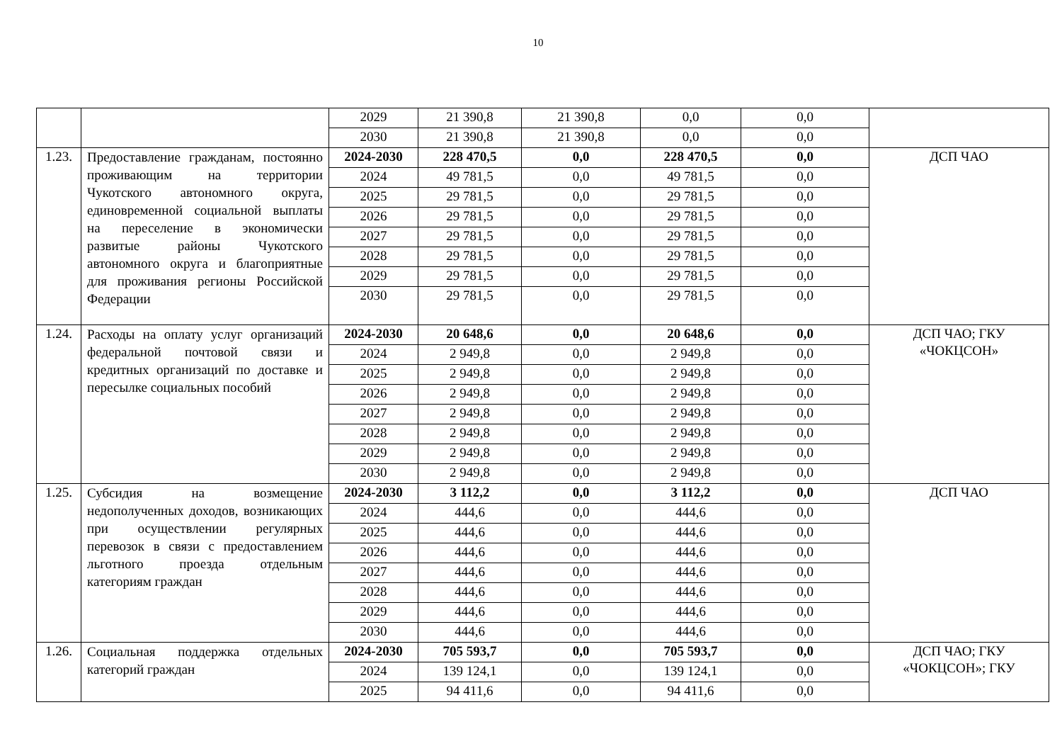10
| | | 2029 | 21 390,8 | 21 390,8 | 0,0 | 0,0 | |
| | | 2030 | 21 390,8 | 21 390,8 | 0,0 | 0,0 | |
| 1.23. | Предоставление гражданам, постоянно проживающим на территории Чукотского автономного округа, единовременной социальной выплаты на переселение в экономически развитые районы Чукотского автономного округа и благоприятные для проживания регионы Российской Федерации | 2024-2030 | 228 470,5 | 0,0 | 228 470,5 | 0,0 | ДСП ЧАО |
| | | 2024 | 49 781,5 | 0,0 | 49 781,5 | 0,0 | |
| | | 2025 | 29 781,5 | 0,0 | 29 781,5 | 0,0 | |
| | | 2026 | 29 781,5 | 0,0 | 29 781,5 | 0,0 | |
| | | 2027 | 29 781,5 | 0,0 | 29 781,5 | 0,0 | |
| | | 2028 | 29 781,5 | 0,0 | 29 781,5 | 0,0 | |
| | | 2029 | 29 781,5 | 0,0 | 29 781,5 | 0,0 | |
| | | 2030 | 29 781,5 | 0,0 | 29 781,5 | 0,0 | |
| 1.24. | Расходы на оплату услуг организаций федеральной почтовой связи и кредитных организаций по доставке и пересылке социальных пособий | 2024-2030 | 20 648,6 | 0,0 | 20 648,6 | 0,0 | ДСП ЧАО; ГКУ «ЧОКЦСОН» |
| | | 2024 | 2 949,8 | 0,0 | 2 949,8 | 0,0 | |
| | | 2025 | 2 949,8 | 0,0 | 2 949,8 | 0,0 | |
| | | 2026 | 2 949,8 | 0,0 | 2 949,8 | 0,0 | |
| | | 2027 | 2 949,8 | 0,0 | 2 949,8 | 0,0 | |
| | | 2028 | 2 949,8 | 0,0 | 2 949,8 | 0,0 | |
| | | 2029 | 2 949,8 | 0,0 | 2 949,8 | 0,0 | |
| | | 2030 | 2 949,8 | 0,0 | 2 949,8 | 0,0 | |
| 1.25. | Субсидия на возмещение недополученных доходов, возникающих при осуществлении регулярных перевозок в связи с предоставлением льготного проезда отдельным категориям граждан | 2024-2030 | 3 112,2 | 0,0 | 3 112,2 | 0,0 | ДСП ЧАО |
| | | 2024 | 444,6 | 0,0 | 444,6 | 0,0 | |
| | | 2025 | 444,6 | 0,0 | 444,6 | 0,0 | |
| | | 2026 | 444,6 | 0,0 | 444,6 | 0,0 | |
| | | 2027 | 444,6 | 0,0 | 444,6 | 0,0 | |
| | | 2028 | 444,6 | 0,0 | 444,6 | 0,0 | |
| | | 2029 | 444,6 | 0,0 | 444,6 | 0,0 | |
| | | 2030 | 444,6 | 0,0 | 444,6 | 0,0 | |
| 1.26. | Социальная поддержка отдельных категорий граждан | 2024-2030 | 705 593,7 | 0,0 | 705 593,7 | 0,0 | ДСП ЧАО; ГКУ «ЧОКЦСОН»; ГКУ |
| | | 2024 | 139 124,1 | 0,0 | 139 124,1 | 0,0 | |
| | | 2025 | 94 411,6 | 0,0 | 94 411,6 | 0,0 | |